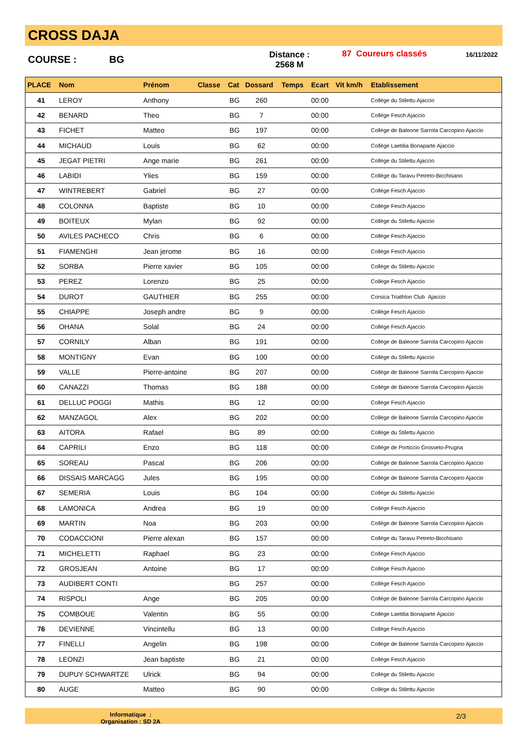CROSS DAJA
COURSE : BG
Distance :
2568 M
87 Coureurs classés 16/11/2022
| PLACE | Nom | Prénom | Classe | Cat | Dossard | Temps | Ecart | Vit km/h | Etablissement |
| --- | --- | --- | --- | --- | --- | --- | --- | --- | --- |
| 41 | LEROY | Anthony | | BG | 260 | | 00:00 | | Collège du Stilettu Ajaccio |
| 42 | BENARD | Theo | | BG | 7 | | 00:00 | | Collège Fesch Ajaccio |
| 43 | FICHET | Matteo | | BG | 197 | | 00:00 | | Collège de Baleone Sarrola Carcopino Ajaccio |
| 44 | MICHAUD | Louis | | BG | 62 | | 00:00 | | Collège Laetitia Bonaparte Ajaccio |
| 45 | JEGAT PIETRI | Ange marie | | BG | 261 | | 00:00 | | Collège du Stilettu Ajaccio |
| 46 | LABIDI | Ylies | | BG | 159 | | 00:00 | | Collège du Taravu Petreto-Bicchisano |
| 47 | WINTREBERT | Gabriel | | BG | 27 | | 00:00 | | Collège Fesch Ajaccio |
| 48 | COLONNA | Baptiste | | BG | 10 | | 00:00 | | Collège Fesch Ajaccio |
| 49 | BOITEUX | Mylan | | BG | 92 | | 00:00 | | Collège du Stilettu Ajaccio |
| 50 | AVILES PACHECO | Chris | | BG | 6 | | 00:00 | | Collège Fesch Ajaccio |
| 51 | FIAMENGHI | Jean jerome | | BG | 16 | | 00:00 | | Collège Fesch Ajaccio |
| 52 | SORBA | Pierre xavier | | BG | 105 | | 00:00 | | Collège du Stilettu Ajaccio |
| 53 | PEREZ | Lorenzo | | BG | 25 | | 00:00 | | Collège Fesch Ajaccio |
| 54 | DUROT | GAUTHIER | | BG | 255 | | 00:00 | | Corsica Triathlon Club Ajaccio |
| 55 | CHIAPPE | Joseph andre | | BG | 9 | | 00:00 | | Collège Fesch Ajaccio |
| 56 | OHANA | Solal | | BG | 24 | | 00:00 | | Collège Fesch Ajaccio |
| 57 | CORNILY | Alban | | BG | 191 | | 00:00 | | Collège de Baleone Sarrola Carcopino Ajaccio |
| 58 | MONTIGNY | Evan | | BG | 100 | | 00:00 | | Collège du Stilettu Ajaccio |
| 59 | VALLE | Pierre-antoine | | BG | 207 | | 00:00 | | Collège de Baleone Sarrola Carcopino Ajaccio |
| 60 | CANAZZI | Thomas | | BG | 188 | | 00:00 | | Collège de Baleone Sarrola Carcopino Ajaccio |
| 61 | DELLUC POGGI | Mathis | | BG | 12 | | 00:00 | | Collège Fesch Ajaccio |
| 62 | MANZAGOL | Alex | | BG | 202 | | 00:00 | | Collège de Baleone Sarrola Carcopino Ajaccio |
| 63 | AITORA | Rafael | | BG | 89 | | 00:00 | | Collège du Stilettu Ajaccio |
| 64 | CAPRILI | Enzo | | BG | 118 | | 00:00 | | Collège de Porticcio Grosseto-Prugna |
| 65 | SOREAU | Pascal | | BG | 206 | | 00:00 | | Collège de Baleone Sarrola Carcopino Ajaccio |
| 66 | DISSAIS MARCAGG | Jules | | BG | 195 | | 00:00 | | Collège de Baleone Sarrola Carcopino Ajaccio |
| 67 | SEMERIA | Louis | | BG | 104 | | 00:00 | | Collège du Stilettu Ajaccio |
| 68 | LAMONICA | Andrea | | BG | 19 | | 00:00 | | Collège Fesch Ajaccio |
| 69 | MARTIN | Noa | | BG | 203 | | 00:00 | | Collège de Baleone Sarrola Carcopino Ajaccio |
| 70 | CODACCIONI | Pierre alexan | | BG | 157 | | 00:00 | | Collège du Taravu Petreto-Bicchisano |
| 71 | MICHELETTI | Raphael | | BG | 23 | | 00:00 | | Collège Fesch Ajaccio |
| 72 | GROSJEAN | Antoine | | BG | 17 | | 00:00 | | Collège Fesch Ajaccio |
| 73 | AUDIBERT CONTI | | | BG | 257 | | 00:00 | | Collège Fesch Ajaccio |
| 74 | RISPOLI | Ange | | BG | 205 | | 00:00 | | Collège de Baleone Sarrola Carcopino Ajaccio |
| 75 | COMBOUE | Valentin | | BG | 55 | | 00:00 | | Collège Laetitia Bonaparte Ajaccio |
| 76 | DEVIENNE | Vincintellu | | BG | 13 | | 00:00 | | Collège Fesch Ajaccio |
| 77 | FINELLI | Angelin | | BG | 198 | | 00:00 | | Collège de Baleone Sarrola Carcopino Ajaccio |
| 78 | LEONZI | Jean baptiste | | BG | 21 | | 00:00 | | Collège Fesch Ajaccio |
| 79 | DUPUY SCHWARTZE | Ulrick | | BG | 94 | | 00:00 | | Collège du Stilettu Ajaccio |
| 80 | AUGE | Matteo | | BG | 90 | | 00:00 | | Collège du Stilettu Ajaccio |
Informatique :
Organisation : SD 2A
2/3